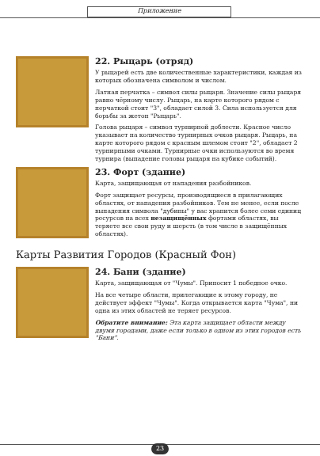Приложение
22. Рыцарь (отряд)
У рыцарей есть две количественные характеристики, каждая из которых обозначена символом и числом.
Латная перчатка – символ силы рыцаря. Значение силы рыцаря равно чёрному числу. Рыцарь, на карте которого рядом с перчаткой стоит "3", обладает силой 3. Сила используется для борьбы за жетон "Рыцарь".
Голова рыцаря – символ турнирной доблести. Красное число указывает на количество турнирных очков рыцаря. Рыцарь, на карте которого рядом с красным шлемом стоит "2", обладает 2 турнирными очками. Турнирные очки используются во время турнира (выпадение головы рыцаря на кубике событий).
23. Форт (здание)
Карта, защищающая от нападения разбойников.
Форт защищает ресурсы, производящиеся в прилагающих областях, от нападения разбойников. Тем не менее, если после выпадения символа "дубины" у вас хранится более семи единиц ресурсов на всех незащищённых фортами областях, вы теряете все свои руду и шерсть (в том числе в защищённых областях).
Карты Развития Городов (Красный Фон)
24. Бани (здание)
Карта, защищающая от "Чумы". Приносит 1 победное очко.
На все четыре области, прилегающие к этому городу, не действует эффект "Чумы". Когда открывается карта "Чума", ни одна из этих областей не теряет ресурсов.
Обратите внимание: Эта карта защищает области между двумя городами, даже если только в одном из этих городов есть "Бани".
23